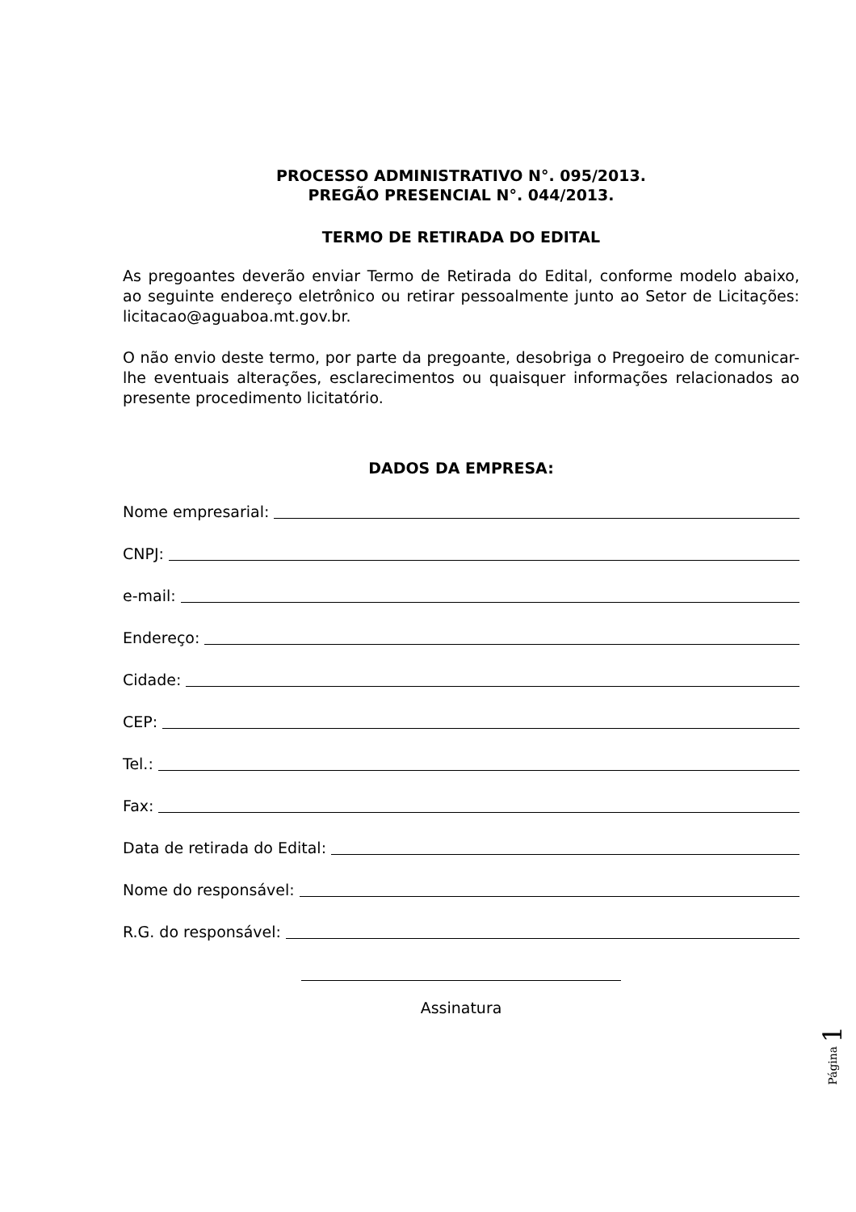PROCESSO ADMINISTRATIVO N°. 095/2013.
PREGÃO PRESENCIAL N°. 044/2013.
TERMO DE RETIRADA DO EDITAL
As pregoantes deverão enviar Termo de Retirada do Edital, conforme modelo abaixo, ao seguinte endereço eletrônico ou retirar pessoalmente junto ao Setor de Licitações: licitacao@aguaboa.mt.gov.br.
O não envio deste termo, por parte da pregoante, desobriga o Pregoeiro de comunicar-lhe eventuais alterações, esclarecimentos ou quaisquer informações relacionados ao presente procedimento licitatório.
DADOS DA EMPRESA:
Nome empresarial:
CNPJ:
e-mail:
Endereço:
Cidade:
CEP:
Tel.:
Fax:
Data de retirada do Edital:
Nome do responsável:
R.G. do responsável:
Assinatura
Página 1